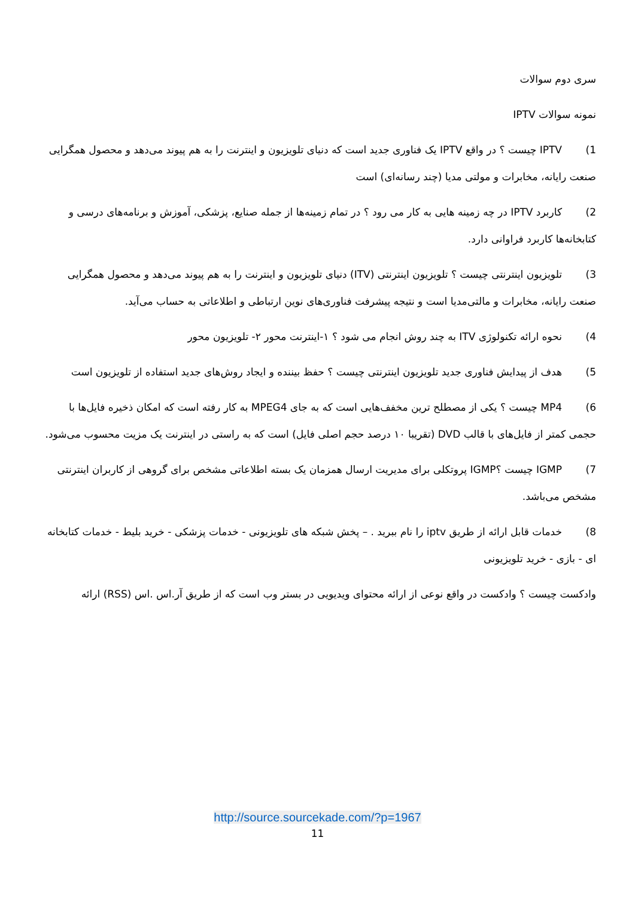سری دوم سوالات
نمونه سوالات IPTV
1) IPTV چیست ؟ در واقع IPTV یک فناوری جدید است که دنیای تلویزیون و اینترنت را به هم پیوند می‌دهد و محصول همگرایی صنعت رایانه، مخابرات و مولتی مدیا (چند رسانه‌ای) است
2) کاربرد IPTV در چه زمینه هایی به کار می رود ؟ در تمام زمینه‌ها از جمله صنایع، پزشکی، آموزش و برنامه‌های درسی و کتابخانه‌ها کاربرد فراوانی دارد.
3) تلویزیون اینترنتی چیست ؟ تلویزیون اینترنتی (ITV) دنیای تلویزیون و اینترنت را به هم پیوند می‌دهد و محصول همگرایی صنعت رایانه، مخابرات و مالتی‌مدیا است و نتیجه پیشرفت فناوری‌های نوین ارتباطی و اطلاعاتی به حساب می‌آید.
4) نحوه ارائه تکنولوژی ITV به چند روش انجام می شود ؟ ۱-اینترنت محور ۲- تلویزیون محور
5) هدف از پیدایش فناوری جدید تلویزیون اینترنتی چیست ؟ حفظ بیننده و ایجاد روش‌های جدید استفاده از تلویزیون است
6) MP4 چیست ؟ یکی از مصطلح ترین مخفف‌هایی است که به جای MPEG4 به کار رفته است که امکان ذخیره فایل‌ها با حجمی کمتر از فایل‌های با قالب DVD (تقریبا ۱۰ درصد حجم اصلی فایل) است که به راستی در اینترنت یک مزیت محسوب می‌شود.
7) IGMP چیست ؟IGMP پروتکلی برای مدیریت ارسال همزمان یک بسته اطلاعاتی مشخص برای گروهی از کاربران اینترنتی مشخص می‌باشد.
8) خدمات قابل ارائه از طریق iptv را نام ببرید . – پخش شبکه های تلویزیونی - خدمات پزشکی - خرید بلیط - خدمات کتابخانه ای - بازی - خرید تلویزیونی
وادکست چیست ؟ وادکست در واقع نوعی از ارائه محتوای ویدیویی در بستر وب است که از طریق آر.اس .اس (RSS) ارائه
http://source.sourcekade.com/?p=1967
11